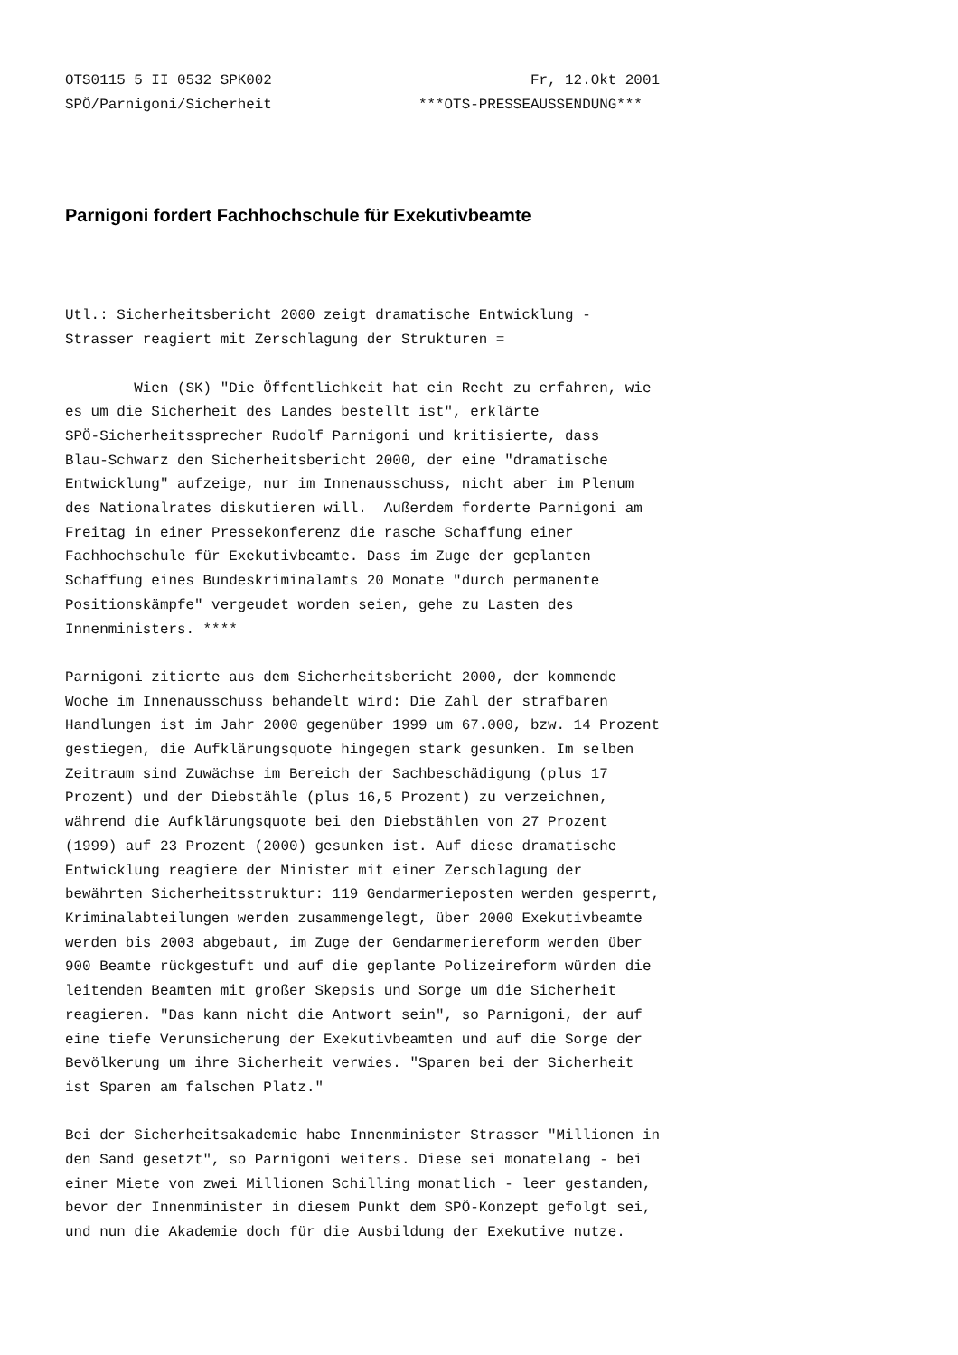OTS0115 5 II 0532 SPK002                              Fr, 12.Okt 2001
SPÖ/Parnigoni/Sicherheit                 ***OTS-PRESSEAUSSENDUNG***
Parnigoni fordert Fachhochschule für Exekutivbeamte
Utl.: Sicherheitsbericht 2000 zeigt dramatische Entwicklung -
Strasser reagiert mit Zerschlagung der Strukturen =

        Wien (SK) "Die Öffentlichkeit hat ein Recht zu erfahren, wie
es um die Sicherheit des Landes bestellt ist", erklärte
SPÖ-Sicherheitssprecher Rudolf Parnigoni und kritisierte, dass
Blau-Schwarz den Sicherheitsbericht 2000, der eine "dramatische
Entwicklung" aufzeige, nur im Innenausschuss, nicht aber im Plenum
des Nationalrates diskutieren will.  Außerdem forderte Parnigoni am
Freitag in einer Pressekonferenz die rasche Schaffung einer
Fachhochschule für Exekutivbeamte. Dass im Zuge der geplanten
Schaffung eines Bundeskriminalamts 20 Monate "durch permanente
Positionskämpfe" vergeudet worden seien, gehe zu Lasten des
Innenministers. ****

Parnigoni zitierte aus dem Sicherheitsbericht 2000, der kommende
Woche im Innenausschuss behandelt wird: Die Zahl der strafbaren
Handlungen ist im Jahr 2000 gegenüber 1999 um 67.000, bzw. 14 Prozent
gestiegen, die Aufklärungsquote hingegen stark gesunken. Im selben
Zeitraum sind Zuwächse im Bereich der Sachbeschädigung (plus 17
Prozent) und der Diebstähle (plus 16,5 Prozent) zu verzeichnen,
während die Aufklärungsquote bei den Diebstählen von 27 Prozent
(1999) auf 23 Prozent (2000) gesunken ist. Auf diese dramatische
Entwicklung reagiere der Minister mit einer Zerschlagung der
bewährten Sicherheitsstruktur: 119 Gendarmerieposten werden gesperrt,
Kriminalabteilungen werden zusammengelegt, über 2000 Exekutivbeamte
werden bis 2003 abgebaut, im Zuge der Gendarmeriereform werden über
900 Beamte rückgestuft und auf die geplante Polizeireform würden die
leitenden Beamten mit großer Skepsis und Sorge um die Sicherheit
reagieren. "Das kann nicht die Antwort sein", so Parnigoni, der auf
eine tiefe Verunsicherung der Exekutivbeamten und auf die Sorge der
Bevölkerung um ihre Sicherheit verwies. "Sparen bei der Sicherheit
ist Sparen am falschen Platz."

Bei der Sicherheitsakademie habe Innenminister Strasser "Millionen in
den Sand gesetzt", so Parnigoni weiters. Diese sei monatelang - bei
einer Miete von zwei Millionen Schilling monatlich - leer gestanden,
bevor der Innenminister in diesem Punkt dem SPÖ-Konzept gefolgt sei,
und nun die Akademie doch für die Ausbildung der Exekutive nutze.